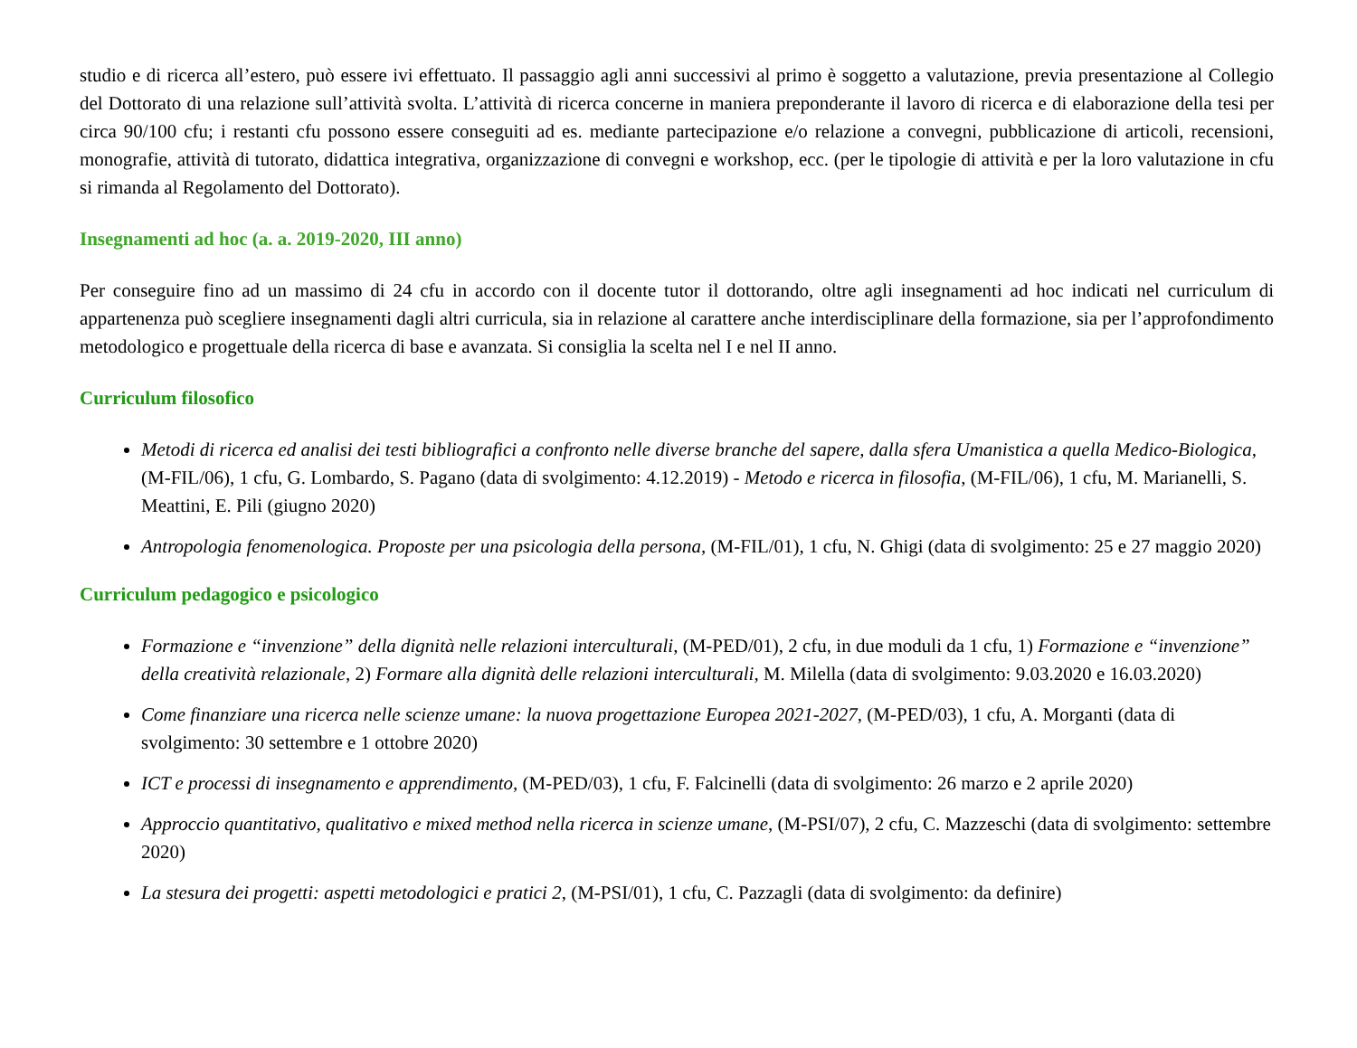studio e di ricerca all’estero, può essere ivi effettuato. Il passaggio agli anni successivi al primo è soggetto a valutazione, previa presentazione al Collegio del Dottorato di una relazione sull’attività svolta. L’attività di ricerca concerne in maniera preponderante il lavoro di ricerca e di elaborazione della tesi per circa 90/100 cfu; i restanti cfu possono essere conseguiti ad es. mediante partecipazione e/o relazione a convegni, pubblicazione di articoli, recensioni, monografie, attività di tutorato, didattica integrativa, organizzazione di convegni e workshop, ecc. (per le tipologie di attività e per la loro valutazione in cfu si rimanda al Regolamento del Dottorato).
Insegnamenti ad hoc (a. a. 2019-2020, III anno)
Per conseguire fino ad un massimo di 24 cfu in accordo con il docente tutor il dottorando, oltre agli insegnamenti ad hoc indicati nel curriculum di appartenenza può scegliere insegnamenti dagli altri curricula, sia in relazione al carattere anche interdisciplinare della formazione, sia per l’approfondimento metodologico e progettuale della ricerca di base e avanzata. Si consiglia la scelta nel I e nel II anno.
Curriculum filosofico
Metodi di ricerca ed analisi dei testi bibliografici a confronto nelle diverse branche del sapere, dalla sfera Umanistica a quella Medico-Biologica, (M-FIL/06), 1 cfu, G. Lombardo, S. Pagano (data di svolgimento: 4.12.2019) - Metodo e ricerca in filosofia, (M-FIL/06), 1 cfu, M. Marianelli, S. Meattini, E. Pili (giugno 2020)
Antropologia fenomenologica. Proposte per una psicologia della persona, (M-FIL/01), 1 cfu, N. Ghigi (data di svolgimento: 25 e 27 maggio 2020)
Curriculum pedagogico e psicologico
Formazione e “invenzione” della dignità nelle relazioni interculturali, (M-PED/01), 2 cfu, in due moduli da 1 cfu, 1) Formazione e “invenzione” della creatività relazionale, 2) Formare alla dignità delle relazioni interculturali, M. Milella (data di svolgimento: 9.03.2020 e 16.03.2020)
Come finanziare una ricerca nelle scienze umane: la nuova progettazione Europea 2021-2027, (M-PED/03), 1 cfu, A. Morganti (data di svolgimento: 30 settembre e 1 ottobre 2020)
ICT e processi di insegnamento e apprendimento, (M-PED/03), 1 cfu, F. Falcinelli (data di svolgimento: 26 marzo e 2 aprile 2020)
Approccio quantitativo, qualitativo e mixed method nella ricerca in scienze umane, (M-PSI/07), 2 cfu, C. Mazzeschi (data di svolgimento: settembre 2020)
La stesura dei progetti: aspetti metodologici e pratici 2, (M-PSI/01), 1 cfu, C. Pazzagli (data di svolgimento: da definire)